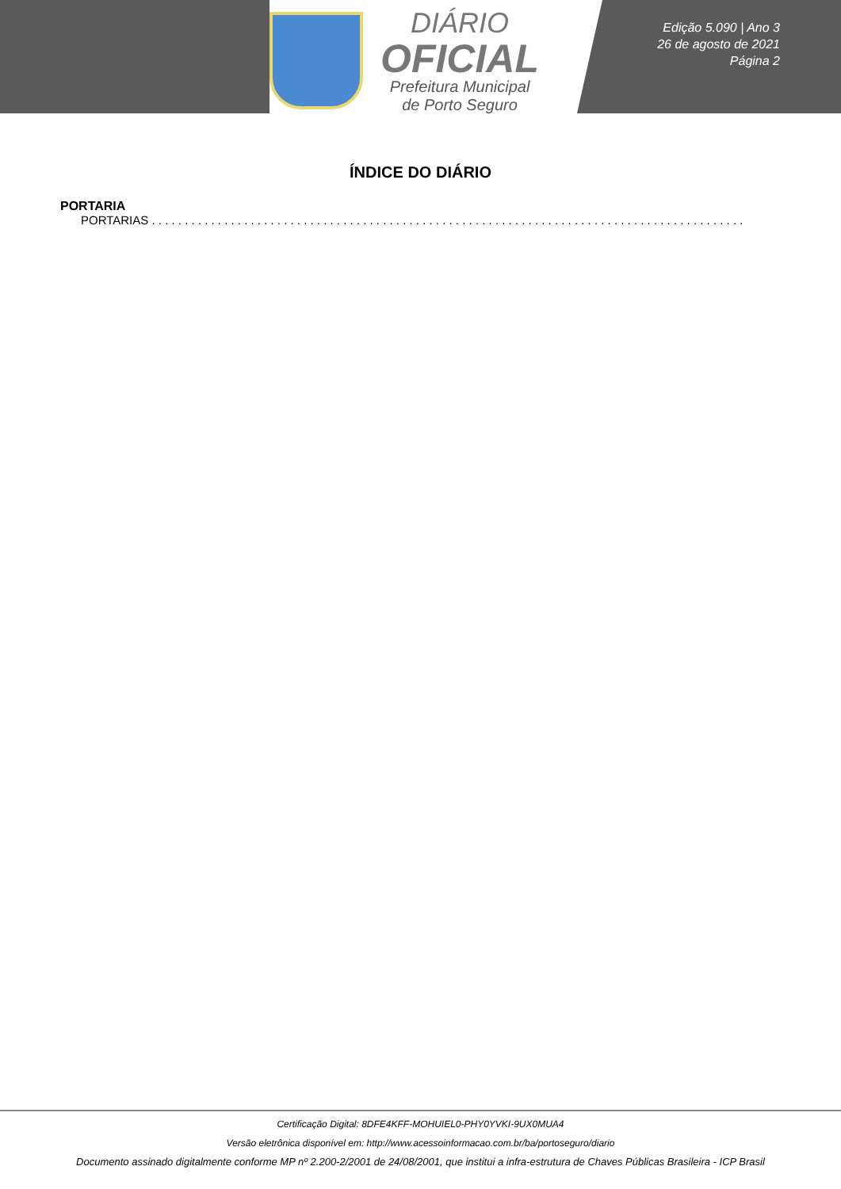DIÁRIO
OFICIAL
Prefeitura Municipal
de Porto Seguro
Edição 5.090 | Ano 3
26 de agosto de 2021
Página 2
ÍNDICE DO DIÁRIO
PORTARIA
PORTARIAS . . . . . . . . . . . . . . . . . . . . . . . . . . . . . . . . . . . . . . . . . . . . . . . . . . . . . . . . . . . . . . . . . . . . . . . . . . . . . . . . . . . . . . . . . .
Certificação Digital: 8DFE4KFF-MOHUIEL0-PHY0YVKI-9UX0MUA4
Versão eletrônica disponível em: http://www.acessoinformacao.com.br/ba/portoseguro/diario
Documento assinado digitalmente conforme MP nº 2.200-2/2001 de 24/08/2001, que institui a infra-estrutura de Chaves Públicas Brasileira - ICP Brasil